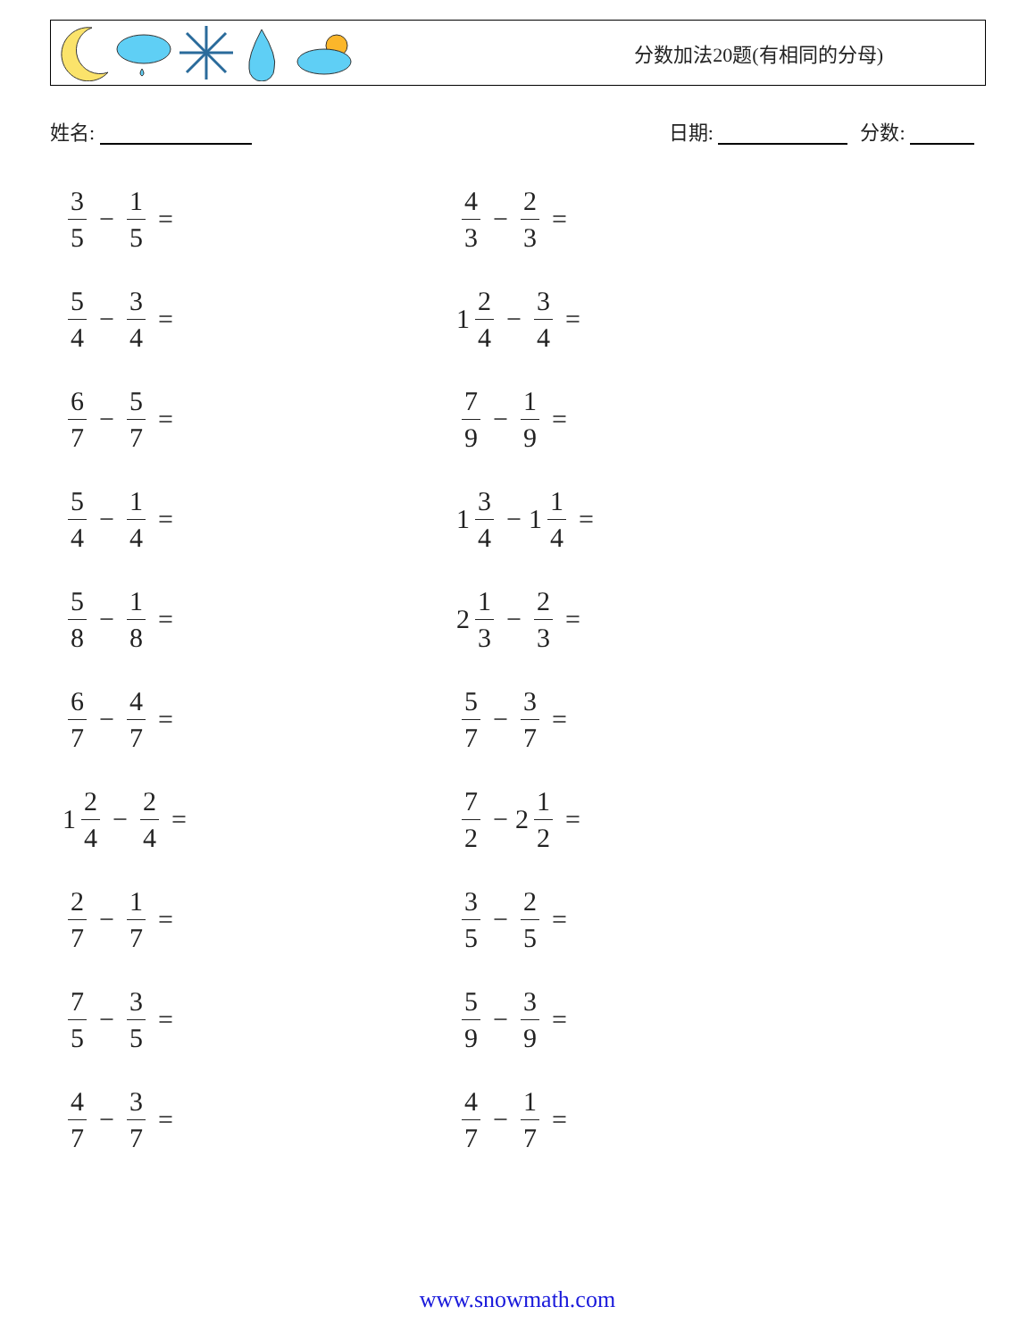分数加法20题(有相同的分母)
姓名: 日期: 分数:
3 5 − 1 5 =
4 3 − 2 3 =
5 4 − 3 4 =
1 2 4 − 3 4 =
6 7 − 5 7 =
7 9 − 1 9 =
5 4 − 1 4 =
1 3 4 − 1 1 4 =
5 8 − 1 8 =
2 1 3 − 2 3 =
6 7 − 4 7 =
5 7 − 3 7 =
1 2 4 − 2 4 =
7 2 − 2 1 2 =
2 7 − 1 7 =
3 5 − 2 5 =
7 5 − 3 5 =
5 9 − 3 9 =
4 7 − 3 7 =
4 7 − 1 7 =
www.snowmath.com